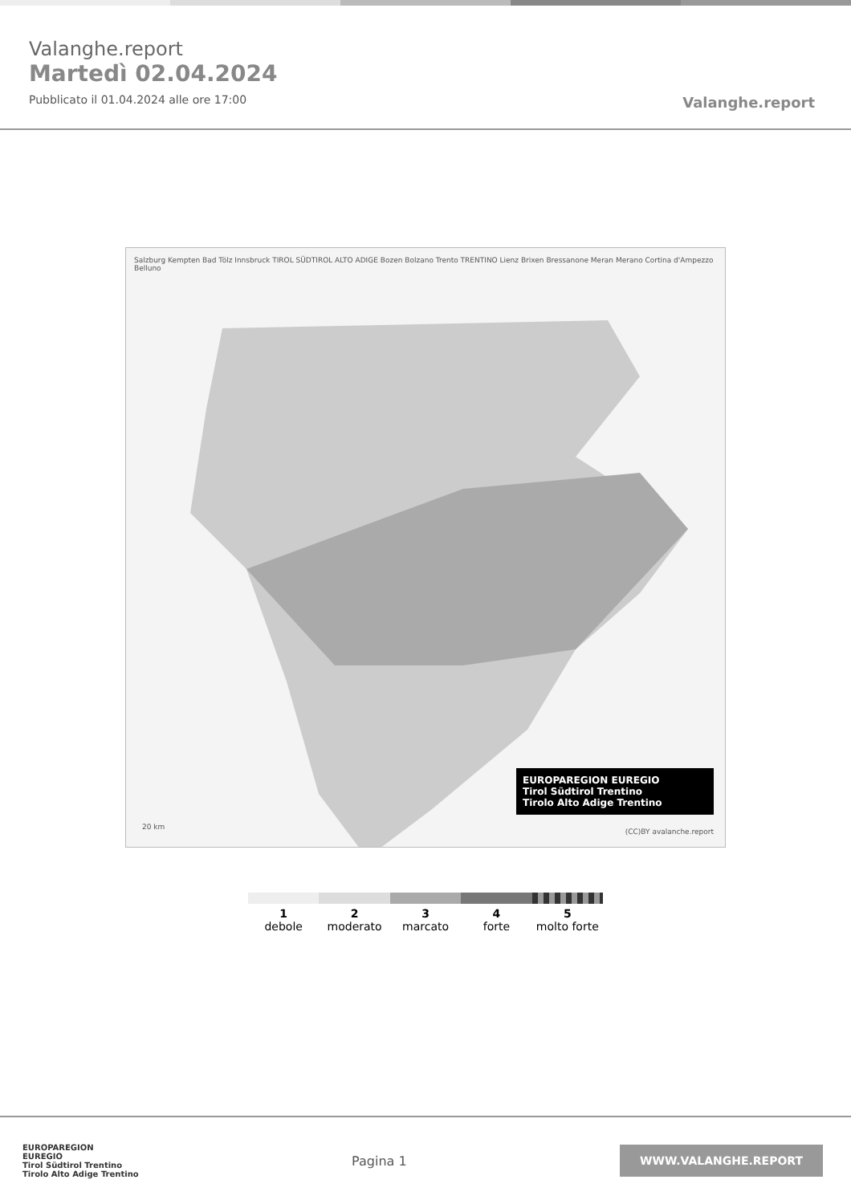Valanghe.report
Martedì 02.04.2024
Pubblicato il 01.04.2024 alle ore 17:00
Valanghe.report
Salzburg Kempten Bad Tölz Innsbruck TIROL SÜDTIROL ALTO ADIGE Bozen Bolzano Trento TRENTINO Lienz Brixen Bressanone Meran Merano Cortina d'Ampezzo Belluno
20 km
EUROPAREGION EUREGIO
Tirol Südtirol Trentino
Tirolo Alto Adige Trentino
(CC)BY avalanche.report
1
debole
2
moderato
3
marcato
4
forte
5
molto forte
EUROPAREGION
EUREGIO
Tirol Südtirol Trentino
Tirolo Alto Adige Trentino
Pagina 1
WWW.VALANGHE.REPORT